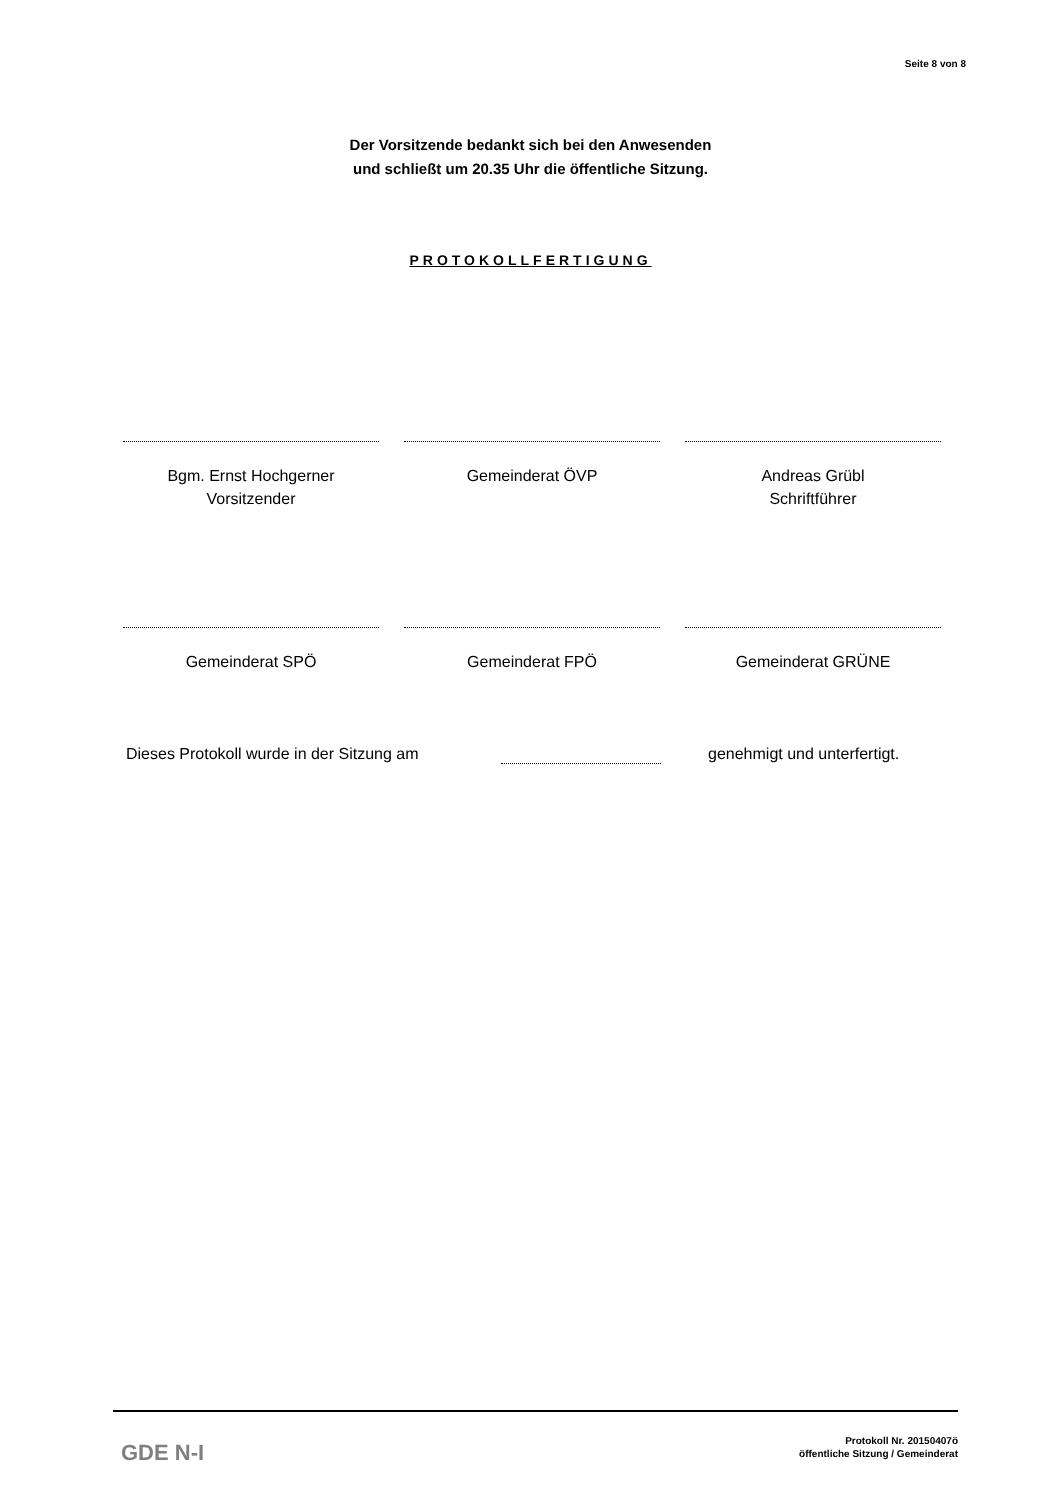Seite 8 von 8
Der Vorsitzende bedankt sich bei den Anwesenden
und schließt um 20.35 Uhr die öffentliche Sitzung.
PROTOKOLLFERTIGUNG
Bgm. Ernst Hochgerner
Vorsitzender
Gemeinderat ÖVP Andreas Grübl
Schriftführer
Gemeinderat SPÖ Gemeinderat FPÖ Gemeinderat GRÜNE
Dieses Protokoll wurde in der Sitzung am genehmigt und unterfertigt.
GDE N-I
Protokoll Nr. 20150407ö
öffentliche Sitzung / Gemeinderat